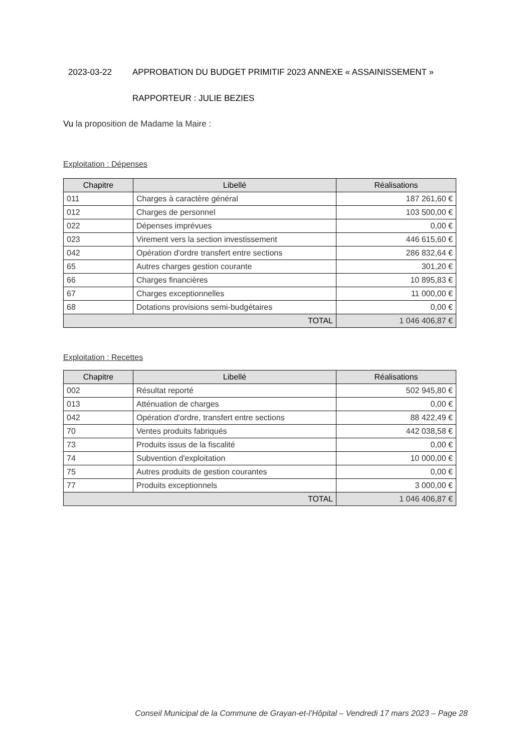2023-03-22 APPROBATION DU BUDGET PRIMITIF 2023 ANNEXE « ASSAINISSEMENT »
RAPPORTEUR : JULIE BEZIES
Vu la proposition de Madame la Maire :
Exploitation : Dépenses
| Chapitre | Libellé | Réalisations |
| --- | --- | --- |
| 011 | Charges à caractère général | 187 261,60 € |
| 012 | Charges de personnel | 103 500,00 € |
| 022 | Dépenses imprévues | 0,00 € |
| 023 | Virement vers la section investissement | 446 615,60 € |
| 042 | Opération d'ordre transfert entre sections | 286 832,64 € |
| 65 | Autres charges gestion courante | 301,20 € |
| 66 | Charges financières | 10 895,83 € |
| 67 | Charges exceptionnelles | 11 000,00 € |
| 68 | Dotations provisions semi-budgétaires | 0,00 € |
| TOTAL | | 1 046 406,87 € |
Exploitation : Recettes
| Chapitre | Libellé | Réalisations |
| --- | --- | --- |
| 002 | Résultat reporté | 502 945,80 € |
| 013 | Atténuation de charges | 0,00 € |
| 042 | Opération d'ordre, transfert entre sections | 88 422,49 € |
| 70 | Ventes produits fabriqués | 442 038,58 € |
| 73 | Produits issus de la fiscalité | 0,00 € |
| 74 | Subvention d'exploitation | 10 000,00 € |
| 75 | Autres produits de gestion courantes | 0,00 € |
| 77 | Produits exceptionnels | 3 000,00 € |
| TOTAL | | 1 046 406,87 € |
Conseil Municipal de la Commune de Grayan-et-l’Hôpital – Vendredi 17 mars 2023 – Page 28